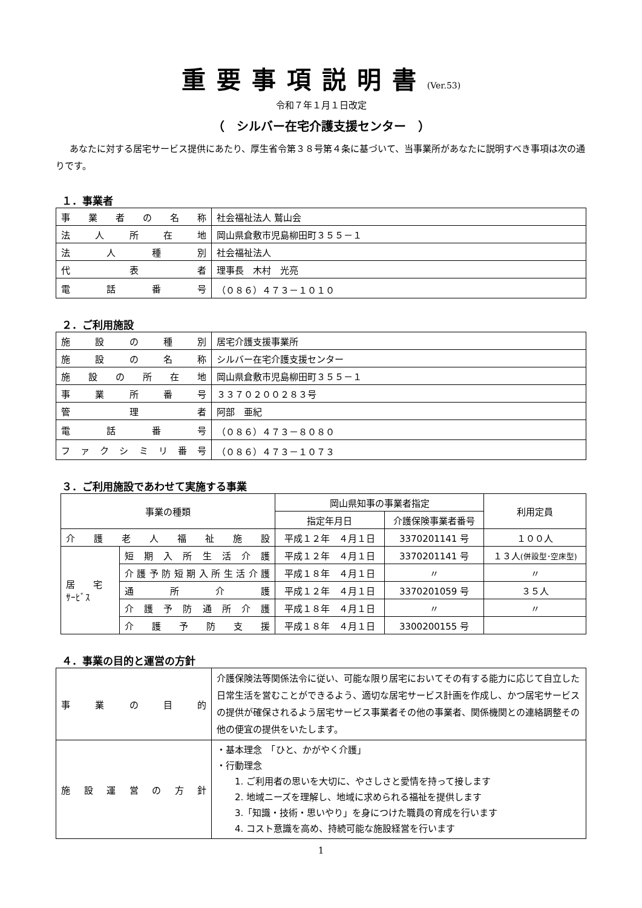重要事項説明書(Ver.53)
令和７年１月１日改定
（　シルバー在宅介護支援センター　）
あなたに対する居宅サービス提供にあたり、厚生省令第３８号第４条に基づいて、当事業所があなたに説明すべき事項は次の通りです。
１．事業者
| 事業者の名称 | 社会福祉法人 鷲山会 |
| 法人所在地 | 岡山県倉敷市児島柳田町３５５－１ |
| 法人種別 | 社会福祉法人 |
| 代表者 | 理事長 木村 光亮 |
| 電話番号 | （０８６）４７３－１０１０ |
２．ご利用施設
| 施設の種別 | 居宅介護支援事業所 |
| 施設の名称 | シルバー在宅介護支援センター |
| 施設の所在地 | 岡山県倉敷市児島柳田町３５５－１ |
| 事業所番号 | ３３７０２００２８３号 |
| 管理者 | 阿部 亜紀 |
| 電話番号 | （０８６）４７３－８０８０ |
| ファクシミリ番号 | （０８６）４７３－１０７３ |
３．ご利用施設であわせて実施する事業
| 事業の種類 | | 岡山県知事の事業者指定 | | 利用定員 |
| --- | --- | --- | --- | --- |
| | | 指定年月日 | 介護保険事業者番号 | |
| 介護老人福祉施設 | | 平成１２年 ４月１日 | 3370201141 号 | １００人 |
| 居 宅 ｻｰﾋﾞｽ | 短期入所生活介護 | 平成１２年 ４月１日 | 3370201141 号 | １３人 (併設型･空床型) |
| | 介護予防短期入所生活介護 | 平成１８年 ４月１日 | 〃 | 〃 |
| | 通所介護 | 平成１２年 ４月１日 | 3370201059 号 | ３５人 |
| | 介護予防通所介護 | 平成１８年 ４月１日 | 〃 | 〃 |
| | 介護予防支援 | 平成１８年 ４月１日 | 3300200155 号 | |
４．事業の目的と運営の方針
| 事業の目的 | 介護保険法等関係法令に従い、可能な限り居宅においてその有する能力に応じて自立した日常生活を営むことができるよう、適切な居宅サービス計画を作成し、かつ居宅サービスの提供が確保されるよう居宅サービス事業者その他の事業者、関係機関との連絡調整その他の便宜の提供をいたします。 |
| 施設運営の方針 | ・基本理念 「ひと、かがやく介護」 ・行動理念 1. ご利用者の思いを大切に、やさしさと愛情を持って接します 2. 地域ニーズを理解し、地域に求められる福祉を提供します 3.「知識・技術・思いやり」を身につけた職員の育成を行います 4. コスト意識を高め、持続可能な施設経営を行います |
1